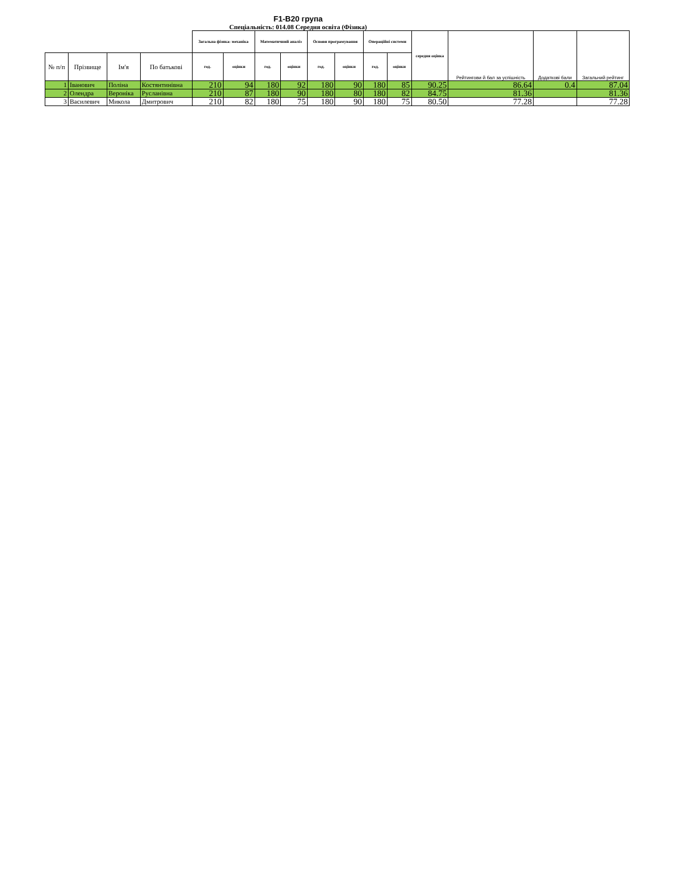F1-B20 група
Спеціальність: 014.08 Середня освіта (Фізика)
| | | | | Загальна фізика: механіка | | Математичний аналіз | | Основи програмування | | Операційні системи | | середня оцінка | Рейтингови й бал за успішність | Додаткові бали | Загальний рейтинг |
| --- | --- | --- | --- | --- | --- | --- | --- | --- | --- | --- | --- | --- | --- | --- | --- |
| № п/п | Прізвище | Ім'я | По батькові | год. | оцінки | год. | оцінки | год. | оцінки | год. | оцінки | | | | |
| 1 | Іванович | Поліна | Костянтинівна | 210 | 94 | 180 | 92 | 180 | 90 | 180 | 85 | 90.25 | 86.64 | 0.4 | 87.04 |
| 2 | Олендра | Вероніка | Русланівна | 210 | 87 | 180 | 90 | 180 | 80 | 180 | 82 | 84.75 | 81.36 | | 81.36 |
| 3 | Василевич | Микола | Дмитрович | 210 | 82 | 180 | 75 | 180 | 90 | 180 | 75 | 80.50 | 77.28 | | 77.28 |